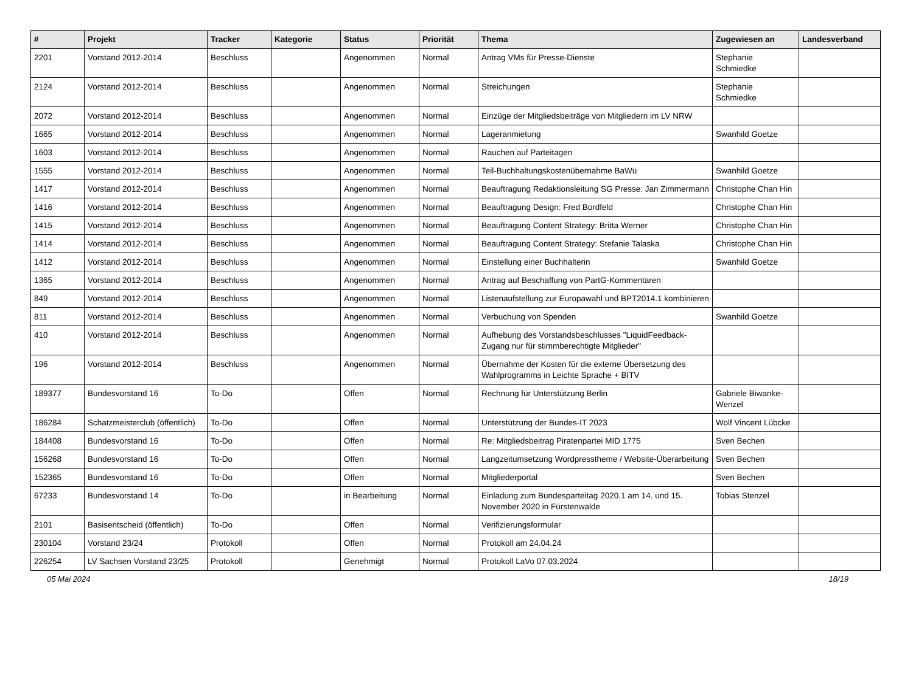| # | Projekt | Tracker | Kategorie | Status | Priorität | Thema | Zugewiesen an | Landesverband |
| --- | --- | --- | --- | --- | --- | --- | --- | --- |
| 2201 | Vorstand 2012-2014 | Beschluss | | Angenommen | Normal | Antrag VMs für Presse-Dienste | Stephanie Schmiedke | |
| 2124 | Vorstand 2012-2014 | Beschluss | | Angenommen | Normal | Streichungen | Stephanie Schmiedke | |
| 2072 | Vorstand 2012-2014 | Beschluss | | Angenommen | Normal | Einzüge der Mitgliedsbeiträge von Mitgliedern im LV NRW | | |
| 1665 | Vorstand 2012-2014 | Beschluss | | Angenommen | Normal | Lageranmietung | Swanhild Goetze | |
| 1603 | Vorstand 2012-2014 | Beschluss | | Angenommen | Normal | Rauchen auf Parteitagen | | |
| 1555 | Vorstand 2012-2014 | Beschluss | | Angenommen | Normal | Teil-Buchhaltungskostenübernahme BaWü | Swanhild Goetze | |
| 1417 | Vorstand 2012-2014 | Beschluss | | Angenommen | Normal | Beauftragung Redaktionsleitung SG Presse: Jan Zimmermann | Christophe Chan Hin | |
| 1416 | Vorstand 2012-2014 | Beschluss | | Angenommen | Normal | Beauftragung Design: Fred Bordfeld | Christophe Chan Hin | |
| 1415 | Vorstand 2012-2014 | Beschluss | | Angenommen | Normal | Beauftragung Content Strategy: Britta Werner | Christophe Chan Hin | |
| 1414 | Vorstand 2012-2014 | Beschluss | | Angenommen | Normal | Beauftragung Content Strategy: Stefanie Talaska | Christophe Chan Hin | |
| 1412 | Vorstand 2012-2014 | Beschluss | | Angenommen | Normal | Einstellung einer Buchhalterin | Swanhild Goetze | |
| 1365 | Vorstand 2012-2014 | Beschluss | | Angenommen | Normal | Antrag auf Beschaffung von PartG-Kommentaren | | |
| 849 | Vorstand 2012-2014 | Beschluss | | Angenommen | Normal | Listenaufstellung zur Europawahl und BPT2014.1 kombinieren | | |
| 811 | Vorstand 2012-2014 | Beschluss | | Angenommen | Normal | Verbuchung von Spenden | Swanhild Goetze | |
| 410 | Vorstand 2012-2014 | Beschluss | | Angenommen | Normal | Aufhebung des Vorstandsbeschlusses "LiquidFeedback-Zugang nur für stimmberechtigte Mitglieder" | | |
| 196 | Vorstand 2012-2014 | Beschluss | | Angenommen | Normal | Übernahme der Kosten für die externe Übersetzung des Wahlprogramms in Leichte Sprache + BITV | | |
| 189377 | Bundesvorstand 16 | To-Do | | Offen | Normal | Rechnung für Unterstützung Berlin | Gabriele Biwanke-Wenzel | |
| 186284 | Schatzmeisterclub (öffentlich) | To-Do | | Offen | Normal | Unterstützung der Bundes-IT 2023 | Wolf Vincent Lübcke | |
| 184408 | Bundesvorstand 16 | To-Do | | Offen | Normal | Re: Mitgliedsbeitrag Piratenpartei MID 1775 | Sven Bechen | |
| 156268 | Bundesvorstand 16 | To-Do | | Offen | Normal | Langzeitumsetzung Wordpresstheme / Website-Überarbeitung | Sven Bechen | |
| 152365 | Bundesvorstand 16 | To-Do | | Offen | Normal | Mitgliederportal | Sven Bechen | |
| 67233 | Bundesvorstand 14 | To-Do | | in Bearbeitung | Normal | Einladung zum Bundesparteitag 2020.1 am 14. und 15. November 2020 in Fürstenwalde | Tobias Stenzel | |
| 2101 | Basisentscheid (öffentlich) | To-Do | | Offen | Normal | Verifizierungsformular | | |
| 230104 | Vorstand 23/24 | Protokoll | | Offen | Normal | Protokoll am 24.04.24 | | |
| 226254 | LV Sachsen Vorstand 23/25 | Protokoll | | Genehmigt | Normal | Protokoll LaVo 07.03.2024 | | |
05 Mai 2024 18/19